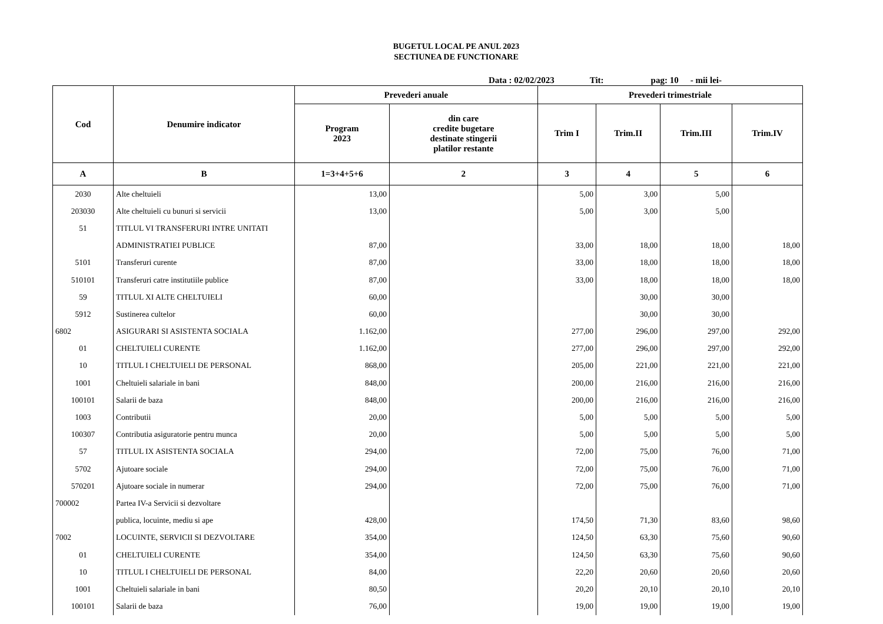BUGETUL LOCAL PE ANUL 2023
SECTIUNEA DE FUNCTIONARE
Data : 02/02/2023 Tit: pag: 10 - mii lei-
| Cod | Denumire indicator | Prevederi anuale | | Prevederi trimestriale | | | |
| --- | --- | --- | --- | --- | --- | --- | --- |
| | | Program 2023 | din care credite bugetare destinate stingerii platilor restante | Trim I | Trim.II | Trim.III | Trim.IV |
| A | B | 1=3+4+5+6 | 2 | 3 | 4 | 5 | 6 |
| 2030 | Alte cheltuieli | 13,00 | | 5,00 | 3,00 | 5,00 | |
| 203030 | Alte cheltuieli cu bunuri si servicii | 13,00 | | 5,00 | 3,00 | 5,00 | |
| 51 | TITLUL VI TRANSFERURI INTRE UNITATI | | | | | | |
| | ADMINISTRATIEI PUBLICE | 87,00 | | 33,00 | 18,00 | 18,00 | 18,00 |
| 5101 | Transferuri curente | 87,00 | | 33,00 | 18,00 | 18,00 | 18,00 |
| 510101 | Transferuri catre institutiile publice | 87,00 | | 33,00 | 18,00 | 18,00 | 18,00 |
| 59 | TITLUL XI ALTE CHELTUIELI | 60,00 | | | 30,00 | 30,00 | |
| 5912 | Sustinerea cultelor | 60,00 | | | 30,00 | 30,00 | |
| 6802 | ASIGURARI SI ASISTENTA SOCIALA | 1.162,00 | | 277,00 | 296,00 | 297,00 | 292,00 |
| 01 | CHELTUIELI CURENTE | 1.162,00 | | 277,00 | 296,00 | 297,00 | 292,00 |
| 10 | TITLUL I CHELTUIELI DE PERSONAL | 868,00 | | 205,00 | 221,00 | 221,00 | 221,00 |
| 1001 | Cheltuieli salariale in bani | 848,00 | | 200,00 | 216,00 | 216,00 | 216,00 |
| 100101 | Salarii de baza | 848,00 | | 200,00 | 216,00 | 216,00 | 216,00 |
| 1003 | Contributii | 20,00 | | 5,00 | 5,00 | 5,00 | 5,00 |
| 100307 | Contributia asiguratorie pentru munca | 20,00 | | 5,00 | 5,00 | 5,00 | 5,00 |
| 57 | TITLUL IX ASISTENTA SOCIALA | 294,00 | | 72,00 | 75,00 | 76,00 | 71,00 |
| 5702 | Ajutoare sociale | 294,00 | | 72,00 | 75,00 | 76,00 | 71,00 |
| 570201 | Ajutoare sociale in numerar | 294,00 | | 72,00 | 75,00 | 76,00 | 71,00 |
| 700002 | Partea IV-a Servicii si dezvoltare | | | | | | |
| | publica, locuinte, mediu si ape | 428,00 | | 174,50 | 71,30 | 83,60 | 98,60 |
| 7002 | LOCUINTE, SERVICII SI DEZVOLTARE | 354,00 | | 124,50 | 63,30 | 75,60 | 90,60 |
| 01 | CHELTUIELI CURENTE | 354,00 | | 124,50 | 63,30 | 75,60 | 90,60 |
| 10 | TITLUL I CHELTUIELI DE PERSONAL | 84,00 | | 22,20 | 20,60 | 20,60 | 20,60 |
| 1001 | Cheltuieli salariale in bani | 80,50 | | 20,20 | 20,10 | 20,10 | 20,10 |
| 100101 | Salarii de baza | 76,00 | | 19,00 | 19,00 | 19,00 | 19,00 |